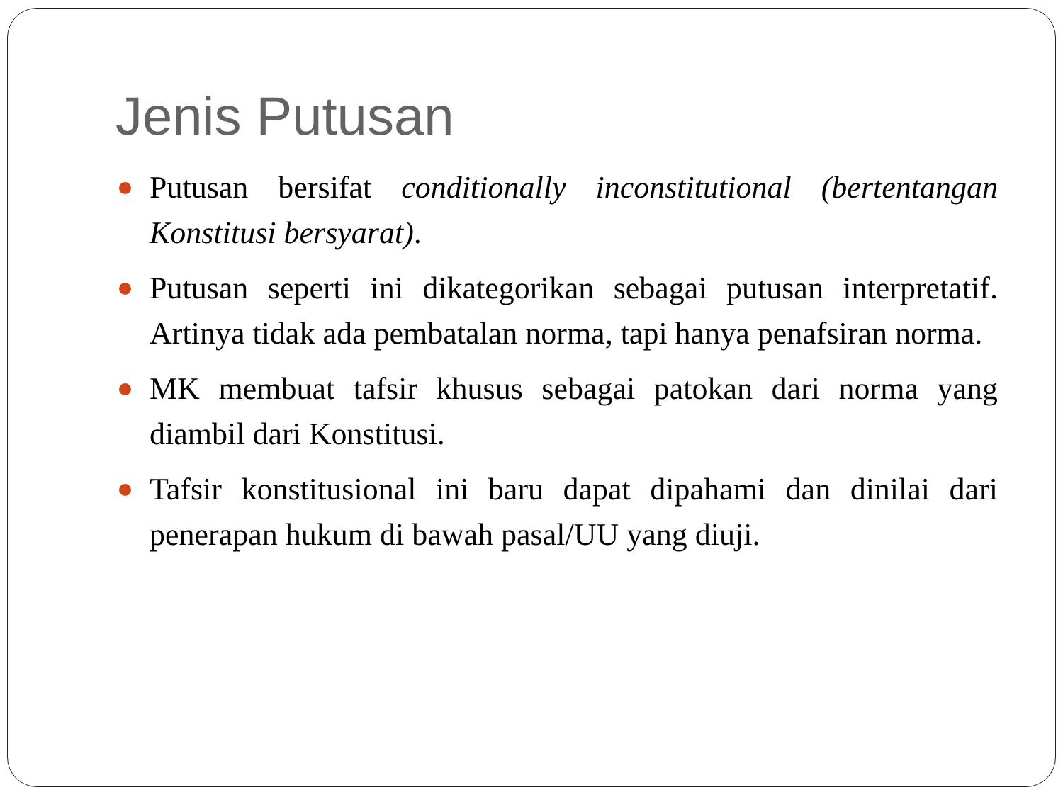Jenis Putusan
Putusan bersifat conditionally inconstitutional (bertentangan Konstitusi bersyarat).
Putusan seperti ini dikategorikan sebagai putusan interpretatif. Artinya tidak ada pembatalan norma, tapi hanya penafsiran norma.
MK membuat tafsir khusus sebagai patokan dari norma yang diambil dari Konstitusi.
Tafsir konstitusional ini baru dapat dipahami dan dinilai dari penerapan hukum di bawah pasal/UU yang diuji.